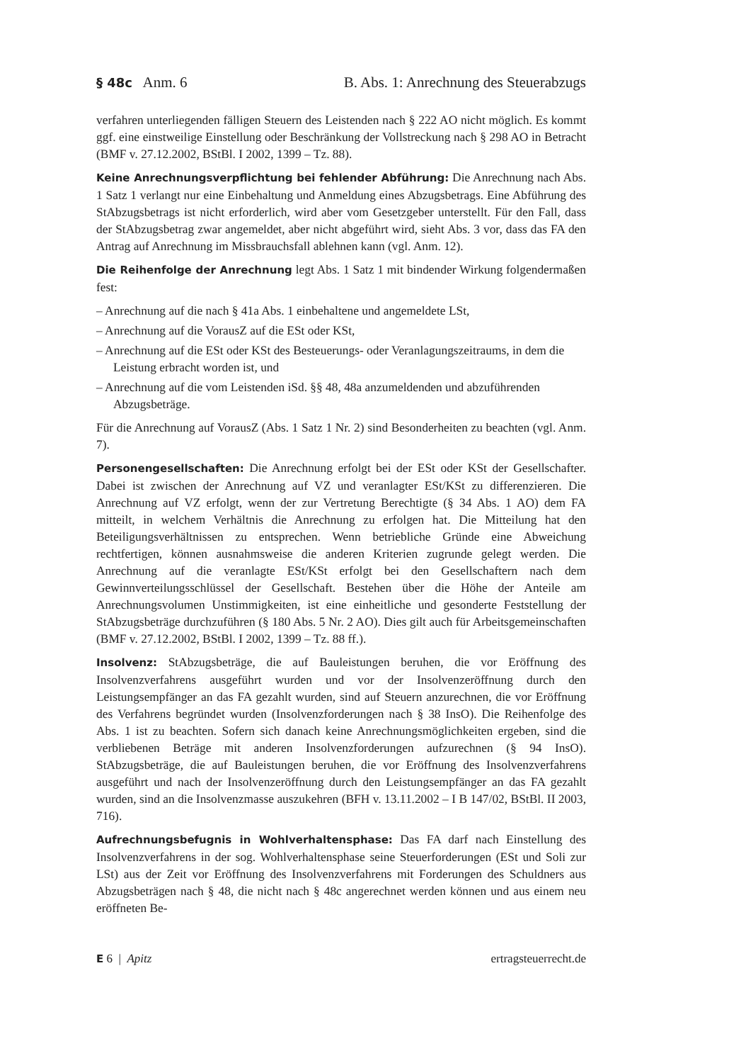§ 48c Anm. 6 B. Abs. 1: Anrechnung des Steuerabzugs
verfahren unterliegenden fälligen Steuern des Leistenden nach § 222 AO nicht möglich. Es kommt ggf. eine einstweilige Einstellung oder Beschränkung der Vollstreckung nach § 298 AO in Betracht (BMF v. 27.12.2002, BStBl. I 2002, 1399 – Tz. 88).
Keine Anrechnungsverpflichtung bei fehlender Abführung: Die Anrechnung nach Abs. 1 Satz 1 verlangt nur eine Einbehaltung und Anmeldung eines Abzugsbetrags. Eine Abführung des StAbzugsbetrags ist nicht erforderlich, wird aber vom Gesetzgeber unterstellt. Für den Fall, dass der StAbzugsbetrag zwar angemeldet, aber nicht abgeführt wird, sieht Abs. 3 vor, dass das FA den Antrag auf Anrechnung im Missbrauchsfall ablehnen kann (vgl. Anm. 12).
Die Reihenfolge der Anrechnung legt Abs. 1 Satz 1 mit bindender Wirkung folgendermaßen fest:
– Anrechnung auf die nach § 41a Abs. 1 einbehaltene und angemeldete LSt,
– Anrechnung auf die VorausZ auf die ESt oder KSt,
– Anrechnung auf die ESt oder KSt des Besteuerungs- oder Veranlagungszeitraums, in dem die Leistung erbracht worden ist, und
– Anrechnung auf die vom Leistenden iSd. §§ 48, 48a anzumeldenden und abzuführenden Abzugsbeträge.
Für die Anrechnung auf VorausZ (Abs. 1 Satz 1 Nr. 2) sind Besonderheiten zu beachten (vgl. Anm. 7).
Personengesellschaften: Die Anrechnung erfolgt bei der ESt oder KSt der Gesellschafter. Dabei ist zwischen der Anrechnung auf VZ und veranlagter ESt/KSt zu differenzieren. Die Anrechnung auf VZ erfolgt, wenn der zur Vertretung Berechtigte (§ 34 Abs. 1 AO) dem FA mitteilt, in welchem Verhältnis die Anrechnung zu erfolgen hat. Die Mitteilung hat den Beteiligungsverhältnissen zu entsprechen. Wenn betriebliche Gründe eine Abweichung rechtfertigen, können ausnahmsweise die anderen Kriterien zugrunde gelegt werden. Die Anrechnung auf die veranlagte ESt/KSt erfolgt bei den Gesellschaftern nach dem Gewinnverteilungsschlüssel der Gesellschaft. Bestehen über die Höhe der Anteile am Anrechnungsvolumen Unstimmigkeiten, ist eine einheitliche und gesonderte Feststellung der StAbzugsbeträge durchzuführen (§ 180 Abs. 5 Nr. 2 AO). Dies gilt auch für Arbeitsgemeinschaften (BMF v. 27.12.2002, BStBl. I 2002, 1399 – Tz. 88 ff.).
Insolvenz: StAbzugsbeträge, die auf Bauleistungen beruhen, die vor Eröffnung des Insolvenzverfahrens ausgeführt wurden und vor der Insolvenzeröffnung durch den Leistungsempfänger an das FA gezahlt wurden, sind auf Steuern anzurechnen, die vor Eröffnung des Verfahrens begründet wurden (Insolvenzforderungen nach § 38 InsO). Die Reihenfolge des Abs. 1 ist zu beachten. Sofern sich danach keine Anrechnungsmöglichkeiten ergeben, sind die verbliebenen Beträge mit anderen Insolvenzforderungen aufzurechnen (§ 94 InsO). StAbzugsbeträge, die auf Bauleistungen beruhen, die vor Eröffnung des Insolvenzverfahrens ausgeführt und nach der Insolvenzeröffnung durch den Leistungsempfänger an das FA gezahlt wurden, sind an die Insolvenzmasse auszukehren (BFH v. 13.11.2002 – I B 147/02, BStBl. II 2003, 716).
Aufrechnungsbefugnis in Wohlverhaltensphase: Das FA darf nach Einstellung des Insolvenzverfahrens in der sog. Wohlverhaltensphase seine Steuerforderungen (ESt und Soli zur LSt) aus der Zeit vor Eröffnung des Insolvenzverfahrens mit Forderungen des Schuldners aus Abzugsbeträgen nach § 48, die nicht nach § 48c angerechnet werden können und aus einem neu eröffneten Be-
E 6 | Apitz ertragsteuerrecht.de